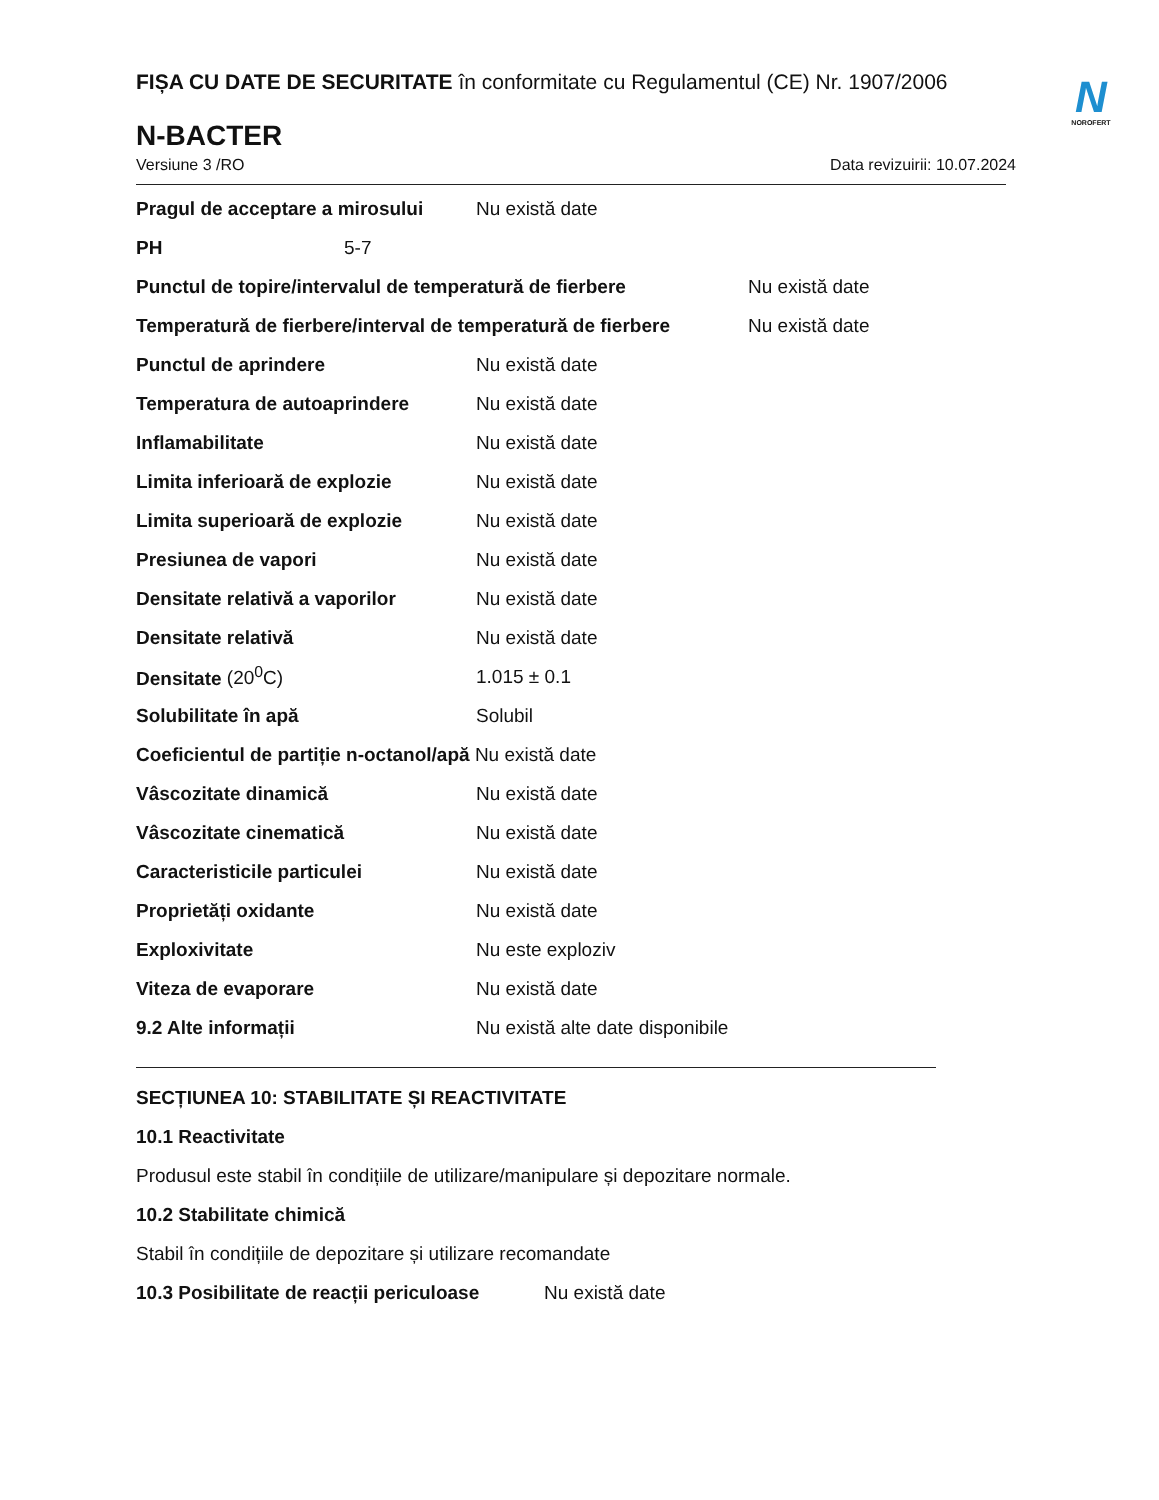N
NOROFERT
FIȘA CU DATE DE SECURITATE în conformitate cu Regulamentul (CE) Nr. 1907/2006
N-BACTER
Versiune 3 /RO Data revizuirii: 10.07.2024
Pragul de acceptare a mirosului Nu există date
PH 5-7
Punctul de topire/intervalul de temperatură de fierbere Nu există date
Temperatură de fierbere/interval de temperatură de fierbere Nu există date
Punctul de aprindere Nu există date
Temperatura de autoaprindere Nu există date
Inflamabilitate Nu există date
Limita inferioară de explozie Nu există date
Limita superioară de explozie Nu există date
Presiunea de vapori Nu există date
Densitate relativă a vaporilor Nu există date
Densitate relativă Nu există date
Densitate (20<sup>0</sup>C) 1.015 ± 0.1
Solubilitate în apă Solubil
Coeficientul de partiție n-octanol/apă Nu există date
Vâscozitate dinamică Nu există date
Vâscozitate cinematică Nu există date
Caracteristicile particulei Nu există date
Proprietăți oxidante Nu există date
Exploxivitate Nu este exploziv
Viteza de evaporare Nu există date
9.2 Alte informații Nu există alte date disponibile
SECȚIUNEA 10: STABILITATE ȘI REACTIVITATE
10.1 Reactivitate
Produsul este stabil în condițiile de utilizare/manipulare și depozitare normale.
10.2 Stabilitate chimică
Stabil în condițiile de depozitare și utilizare recomandate
10.3 Posibilitate de reacții periculoase Nu există date